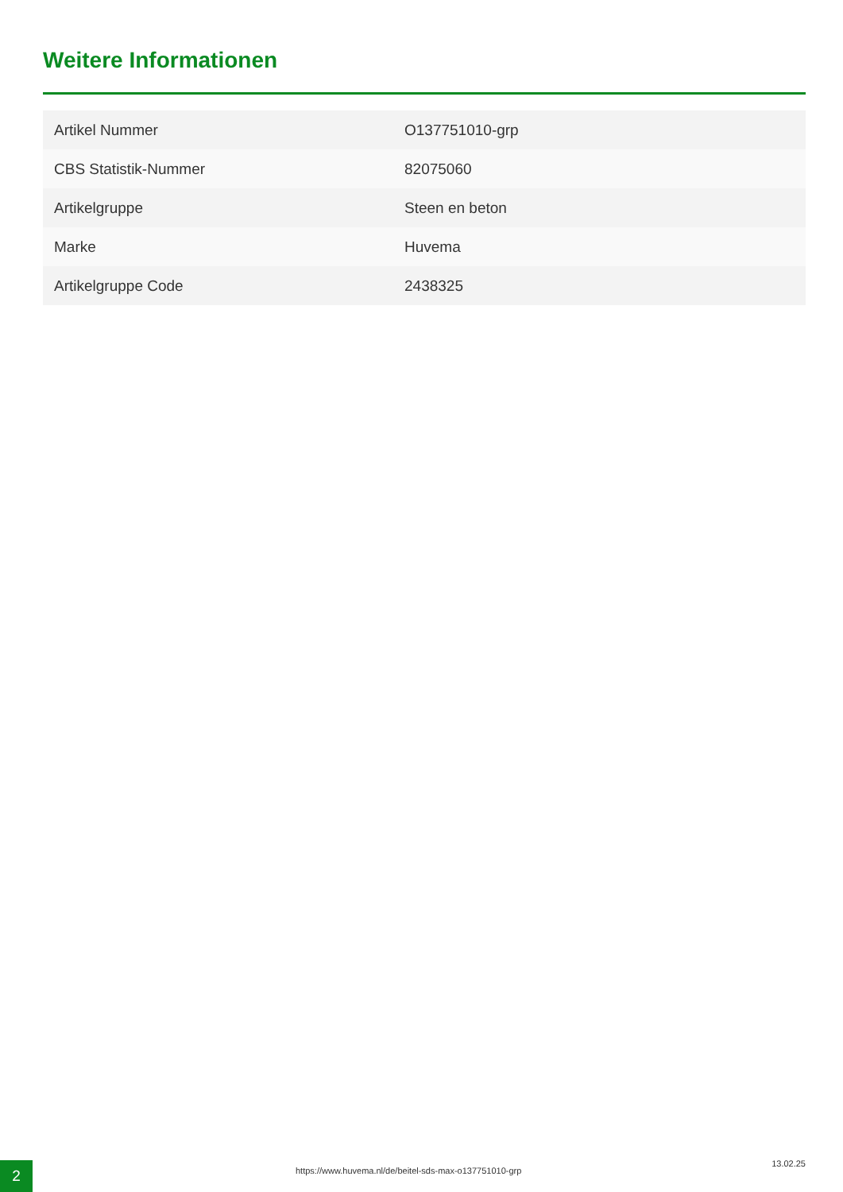Weitere Informationen
| Artikel Nummer | O137751010-grp |
| CBS Statistik-Nummer | 82075060 |
| Artikelgruppe | Steen en beton |
| Marke | Huvema |
| Artikelgruppe Code | 2438325 |
2
https://www.huvema.nl/de/beitel-sds-max-o137751010-grp
13.02.25